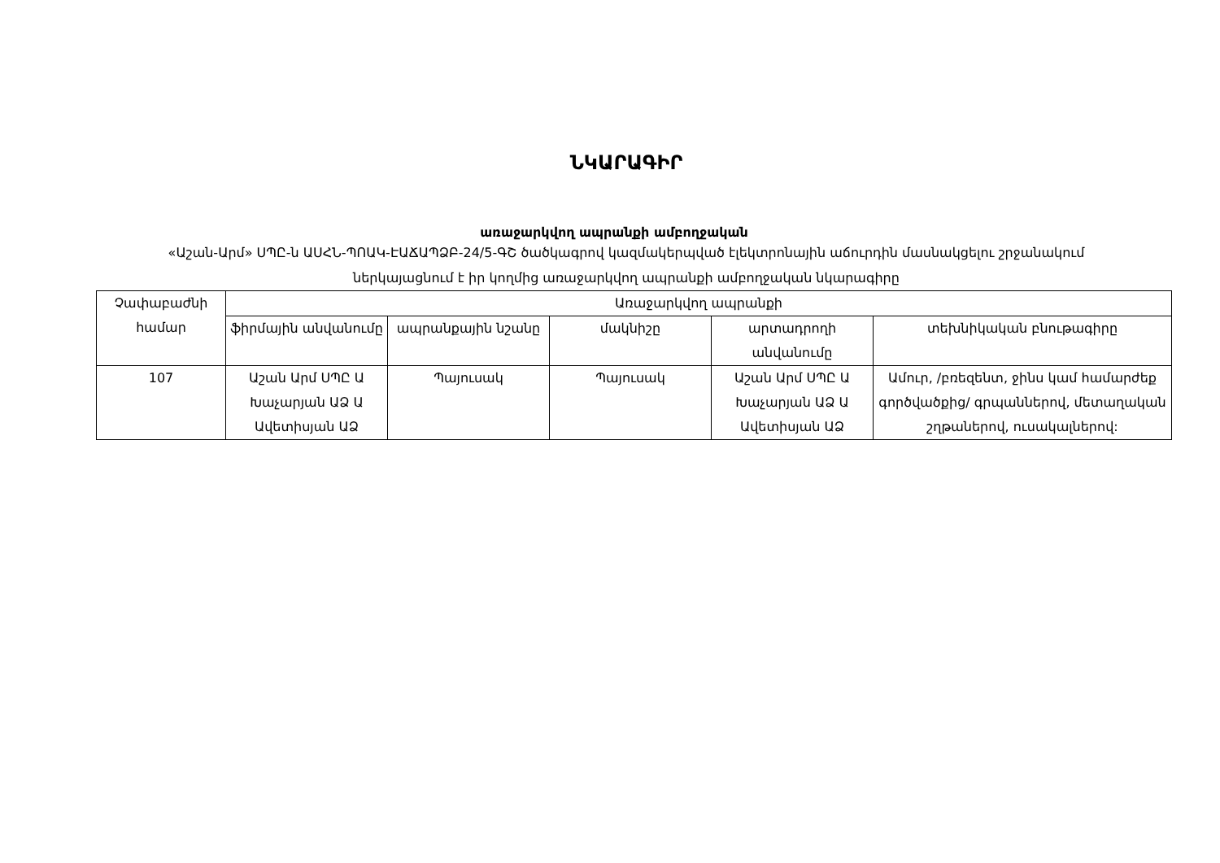ՆԿԱՐԱԳԻՐ
առաջարկվող ապրանքի ամբողջական
«Աշան-Արմ» ՍՊԸ-ն ԱՍՀՆ-ՊՈԱԿ-ԷԱՃԱՊՁԲ-24/5-ԳՇ ծածկագրով կազմակերպված էլեկտրոնային աճուրդին մասնակցելու շրջանակում ներկայացնում է իր կողմից առաջարկվող ապրանքի ամբողջական նկարագիրը
| Չափաբաժնի համար | Առաջարկվող ապրանքի | | | | |
| --- | --- | --- | --- | --- | --- |
| | ֆիրմային անվանումը | ապրանքային նշանը | մակնիշը | արտադրողի անվանումը | տեխնիկական բնութագիրը |
| 107 | Աշան Արմ ՍՊԸ Ա Խաչարյան ԱՁ Ա Ավետիսյան ԱՁ | Պայուսակ | Պայուսակ | Աշան Արմ ՍՊԸ Ա Խաչարյան ԱՁ Ա Ավետիսյան ԱՁ | Ամուր, /բռեզենտ, ջինս կամ համարժեք գործվածքից/ գրպաններով, մետաղական շղթաներով, ուսակալներով: |